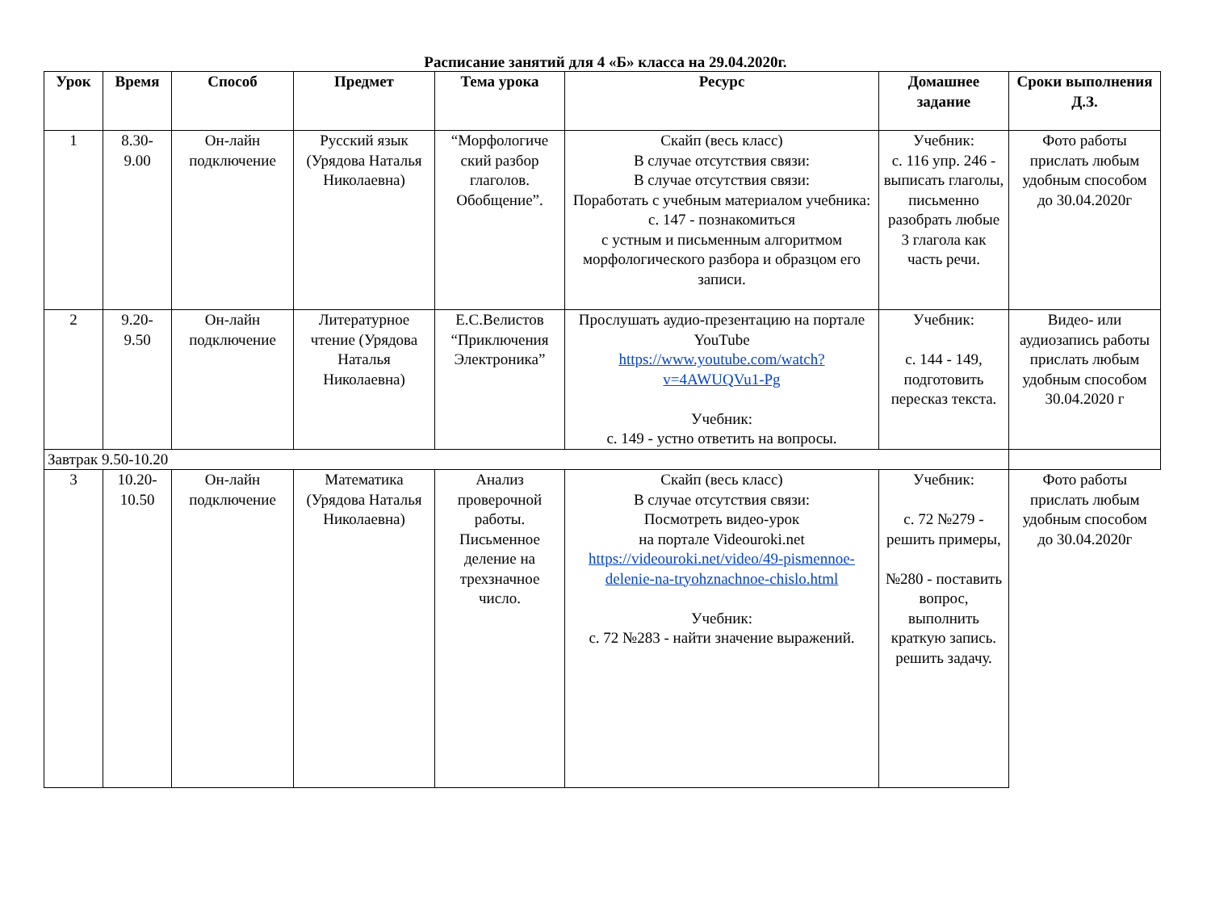Расписание занятий для 4 «Б» класса на 29.04.2020г.
| Урок | Время | Способ | Предмет | Тема урока | Ресурс | Домашнее задание | Сроки выполнения Д.З. |
| --- | --- | --- | --- | --- | --- | --- | --- |
| 1 | 8.30- 9.00 | Он-лайн подключение | Русский язык (Урядова Наталья Николаевна) | “Морфологиче ский разбор глаголов. Обобщение”. | Скайп (весь класс) В случае отсутствия связи: В случае отсутствия связи: Поработать с учебным материалом учебника: с. 147 - познакомиться с устным и письменным алгоритмом морфологического разбора и образцом его записи. | Учебник: с. 116 упр. 246 - выписать глаголы, письменно разобрать любые 3 глагола как часть речи. | Фото работы прислать любым удобным способом до 30.04.2020г |
| 2 | 9.20- 9.50 | Он-лайн подключение | Литературное чтение (Урядова Наталья Николаевна) | Е.С.Велистов “Приключения Электроника” | Прослушать аудио-презентацию на портале YouTube https://www.youtube.com/watch?v=4AWUQVu1-Pg Учебник: с. 149 - устно ответить на вопросы. | Учебник: с. 144 - 149, подготовить пересказ текста. | Видео- или аудиозапись работы прислать любым удобным способом 30.04.2020 г |
| Завтрак 9.50-10.20 | | | | | | | |
| 3 | 10.20- 10.50 | Он-лайн подключение | Математика (Урядова Наталья Николаевна) | Анализ проверочной работы. Письменное деление на трехзначное число. | Скайп (весь класс) В случае отсутствия связи: Посмотреть видео-урок на портале Videouroki.net https://videouroki.net/video/49-pismennoe-delenie-na-tryohznachnoe-chislo.html Учебник: с. 72 №283 - найти значение выражений. | Учебник: с. 72 №279 - решить примеры, №280 - поставить вопрос, выполнить краткую запись. решить задачу. | Фото работы прислать любым удобным способом до 30.04.2020г |